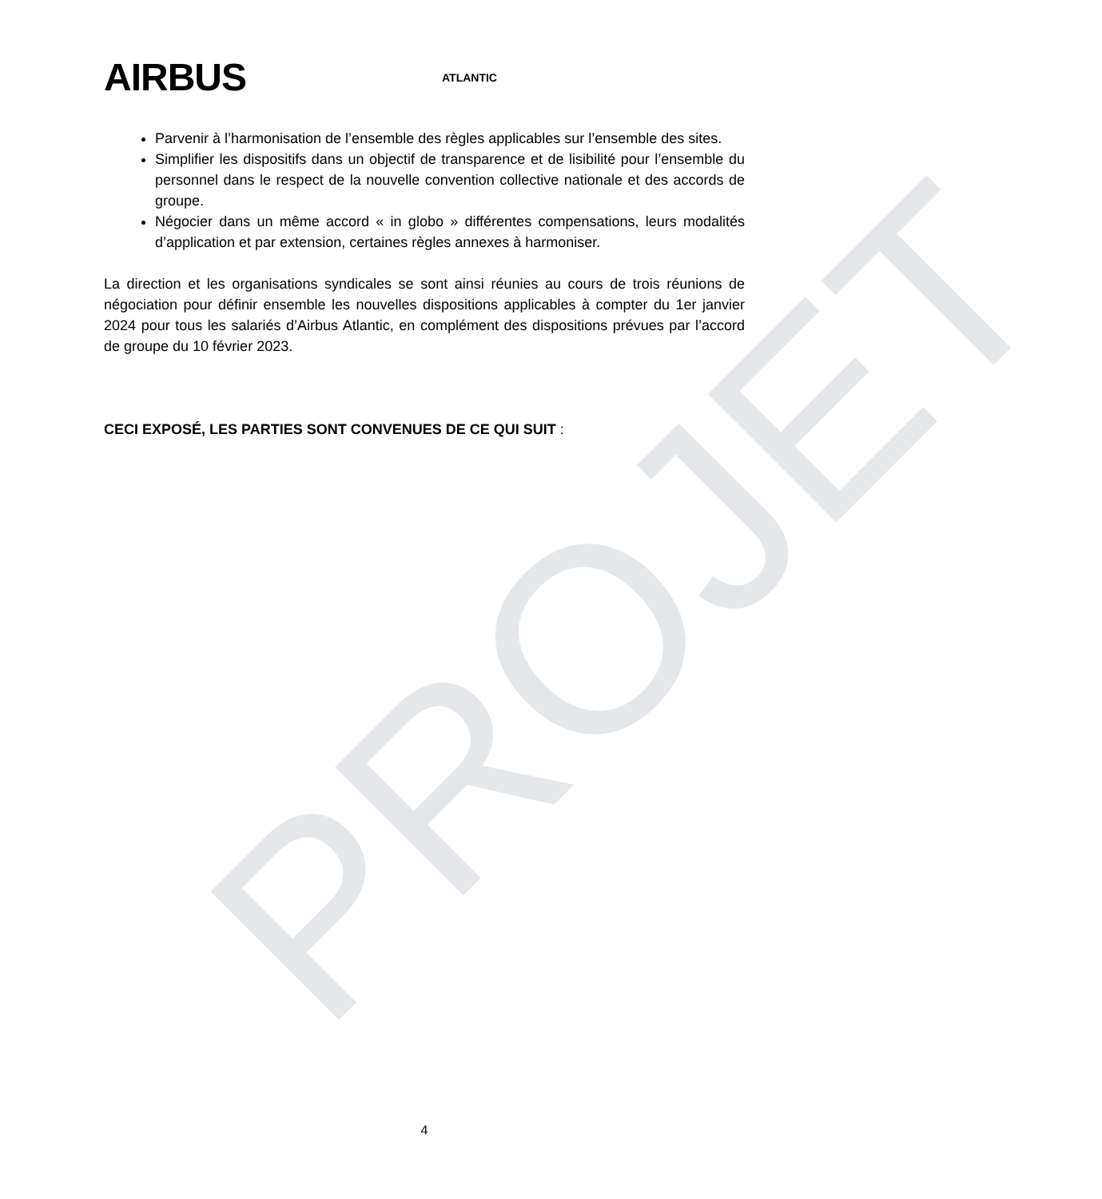PROJET
AIRBUS ATLANTIC
Parvenir à l’harmonisation de l’ensemble des règles applicables sur l’ensemble des sites.
Simplifier les dispositifs dans un objectif de transparence et de lisibilité pour l’ensemble du personnel dans le respect de la nouvelle convention collective nationale et des accords de groupe.
Négocier dans un même accord « in globo » différentes compensations, leurs modalités d’application et par extension, certaines règles annexes à harmoniser.
La direction et les organisations syndicales se sont ainsi réunies au cours de trois réunions de négociation pour définir ensemble les nouvelles dispositions applicables à compter du 1er janvier 2024 pour tous les salariés d’Airbus Atlantic, en complément des dispositions prévues par l’accord de groupe du 10 février 2023.
CECI EXPOSÉ, LES PARTIES SONT CONVENUES DE CE QUI SUIT :
4